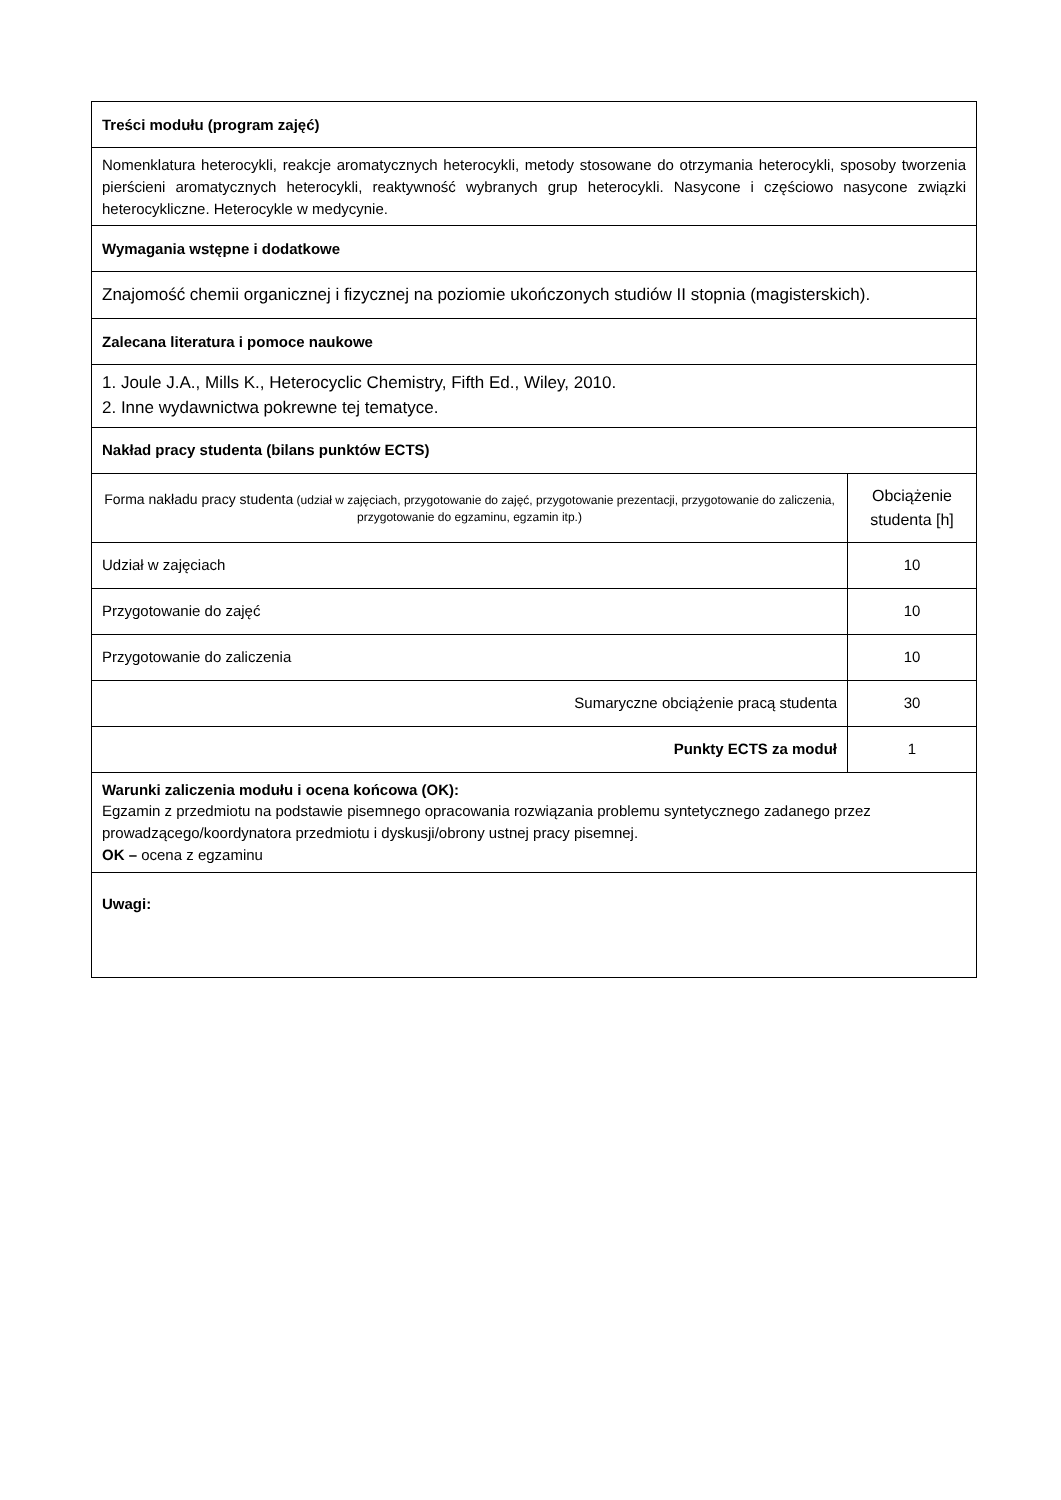| Treści modułu (program zajęć) | |
| Nomenklatura heterocykli, reakcje aromatycznych heterocykli, metody stosowane do otrzymania heterocykli, sposoby tworzenia pierścieni aromatycznych heterocykli, reaktywność wybranych grup heterocykli. Nasycone i częściowo nasycone związki heterocykliczne. Heterocykle w medycynie. | |
| Wymagania wstępne i dodatkowe | |
| Znajomość chemii organicznej i fizycznej na poziomie ukończonych studiów II stopnia (magisterskich). | |
| Zalecana literatura i pomoce naukowe | |
| 1. Joule J.A., Mills K., Heterocyclic Chemistry, Fifth Ed., Wiley, 2010. 2. Inne wydawnictwa pokrewne tej tematyce. | |
| Nakład pracy studenta (bilans punktów ECTS) | |
| Forma nakładu pracy studenta (udział w zajęciach, przygotowanie do zajęć, przygotowanie prezentacji, przygotowanie do zaliczenia, przygotowanie do egzaminu, egzamin itp.) | Obciążenie studenta [h] |
| Udział w zajęciach | 10 |
| Przygotowanie do zajęć | 10 |
| Przygotowanie do zaliczenia | 10 |
| Sumaryczne obciążenie pracą studenta | 30 |
| Punkty ECTS za moduł | 1 |
| Warunki zaliczenia modułu i ocena końcowa (OK): Egzamin z przedmiotu na podstawie pisemnego opracowania rozwiązania problemu syntetycznego zadanego przez prowadzącego/koordynatora przedmiotu i dyskusji/obrony ustnej pracy pisemnej. OK – ocena z egzaminu | |
| Uwagi: | |